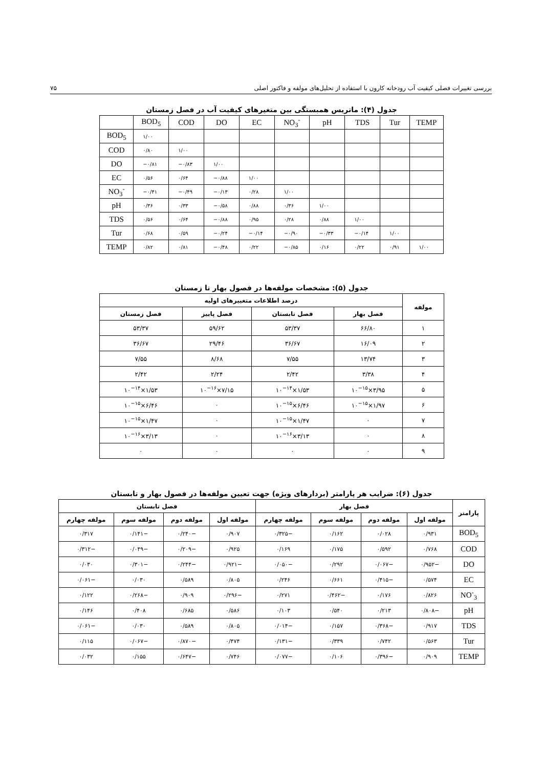۷۵ بررسی تغییرات فصلی کیفیت آب رودخانه کارون با استفاده از تحلیل‌های مولفه و فاکتور اصلی
جدول (۴): ماتریس همبستگی بین متغیرهای کیفیت آب در فصل زمستان
| | BOD<sub>5</sub> | COD | DO | EC | NO<sub>3</sub><sup>-</sup> | pH | TDS | Tur | TEMP |
| BOD<sub>5</sub> | ۱/۰۰ | | | | | | | | |
| COD | ۰/۸۰ | ۱/۰۰ | | | | | | | |
| DO | −۰/۸۱ | −۰/۸۳ | ۱/۰۰ | | | | | | |
| EC | ۰/۵۶ | ۰/۶۴ | −۰/۸۸ | ۱/۰۰ | | | | | |
| NO<sub>3</sub><sup>-</sup> | −۰/۴۱ | −۰/۴۹ | −۰/۱۳ | ۰/۲۸ | ۱/۰۰ | | | | |
| pH | ۰/۳۶ | ۰/۳۳ | −۰/۵۸ | ۰/۸۸ | ۰/۳۶ | ۱/۰۰ | | | |
| TDS | ۰/۵۶ | ۰/۶۴ | −۰/۸۸ | ۰/۹۵ | ۰/۲۸ | ۰/۸۸ | ۱/۰۰ | | |
| Tur | ۰/۶۸ | ۰/۵۹ | −۰/۲۴ | −۰/۱۴ | −۰/۹۰ | −۰/۳۳ | −۰/۱۴ | ۱/۰۰ | |
| TEMP | ۰/۸۲ | ۰/۸۱ | −۰/۴۸ | ۰/۲۲ | −۰/۸۵ | ۰/۱۶ | ۰/۲۲ | ۰/۹۱ | ۱/۰۰ |
جدول (۵): مشخصات مولفه‌ها در فصول بهار تا زمستان
| مولفه | درصد اطلاعات متغییرهای اولیه | | | |
| --- | --- | --- | --- | --- |
| | فصل بهار | فصل تابستان | فصل پاییز | فصل زمستان |
| ۱ | ۶۶/۸۰ | ۵۳/۳۷ | ۵۹/۶۲ | ۵۳/۳۷ |
| ۲ | ۱۶/۰۹ | ۳۶/۶۷ | ۲۹/۴۶ | ۳۶/۶۷ |
| ۳ | ۱۳/۷۴ | ۷/۵۵ | ۸/۶۸ | ۷/۵۵ |
| ۴ | ۳/۳۸ | ۲/۴۲ | ۲/۲۴ | ۲/۴۲ |
| ۵ | ۳/۹۵×۱۰<sup>−۱۵</sup> | ۱/۵۳×۱۰<sup>−۱۴</sup> | ۷/۱۵×۱۰<sup>−۱۶</sup> | ۱/۵۳×۱۰<sup>−۱۴</sup> |
| ۶ | ۱/۹۷×۱۰<sup>−۱۵</sup> | ۶/۴۶×۱۰<sup>−۱۵</sup> | ۰ | ۶/۴۶×۱۰<sup>−۱۵</sup> |
| ۷ | ۰ | ۱/۴۷×۱۰<sup>−۱۵</sup> | ۰ | ۱/۴۷×۱۰<sup>−۱۵</sup> |
| ۸ | ۰ | ۳/۱۳×۱۰<sup>−۱۶</sup> | ۰ | ۳/۱۳×۱۰<sup>−۱۶</sup> |
| ۹ | ۰ | ۰ | ۰ | ۰ |
جدول (۶): ضرایب هر پارامتر (بردارهای ویژه) جهت تعیین مولفه‌ها در فصول بهار و تابستان
| پارامتر | فصل بهار | | | | فصل تابستان | | | |
| --- | --- | --- | --- | --- | --- | --- | --- | --- |
| | مولفه اول | مولفه دوم | مولفه سوم | مولفه چهارم | مولفه اول | مولفه دوم | مولفه سوم | مولفه چهارم |
| BOD<sub>5</sub> | ۰/۹۳۱ | ۰/۰۲۸ | ۰/۱۶۲ | −۰/۳۲۵ | ۰/۹۰۷ | −۰/۲۴۰ | −۰/۱۴۱ | ۰/۳۱۷ |
| COD | ۰/۷۶۸ | ۰/۵۹۲ | ۰/۱۷۵ | ۰/۱۶۹ | ۰/۹۲۵ | −۰/۲۰۹ | −۰/۰۴۹ | −۰/۳۱۲ |
| DO | −۰/۹۵۲ | −۰/۰۶۷ | ۰/۲۹۲ | −۰/۰۵۰ | −۰/۹۲۱ | −۰/۲۴۴ | −۰/۳۰۱ | ۰/۰۳۰ |
| EC | ۰/۵۷۴ | −۰/۴۱۵ | ۰/۶۶۱ | ۰/۲۴۶ | ۰/۸۰۵ | ۰/۵۸۹ | ۰/۰۳۰ | −۰/۰۶۱ |
| NO<sup>-</sup><sub>3</sub> | ۰/۸۲۶ | ۰/۱۷۶ | −۰/۴۶۲ | ۰/۲۷۱ | −۰/۲۹۶ | ۰/۹۰۹ | −۰/۲۶۸ | ۰/۱۲۲ |
| pH | −۰/۸۰۸ | ۰/۲۱۳ | ۰/۵۴۰ | ۰/۱۰۳ | ۰/۵۸۶ | ۰/۶۸۵ | ۰/۴۰۸ | ۰/۱۴۶ |
| TDS | ۰/۹۱۷ | −۰/۳۶۸ | ۰/۱۵۷ | −۰/۰۱۴ | ۰/۸۰۵ | ۰/۵۸۹ | ۰/۰۳۰ | −۰/۰۶۱ |
| Tur | ۰/۵۶۳ | ۰/۷۴۲ | ۰/۳۳۹ | −۰/۱۳۱ | ۰/۴۷۴ | −۰/۸۷۰ | −۰/۰۶۷ | ۰/۱۱۵ |
| TEMP | ۰/۹۰۹ | −۰/۳۹۶ | ۰/۱۰۶ | −۰/۰۷۷ | ۰/۷۴۶ | −۰/۶۴۷ | ۰/۱۵۵ | ۰/۰۳۲ |